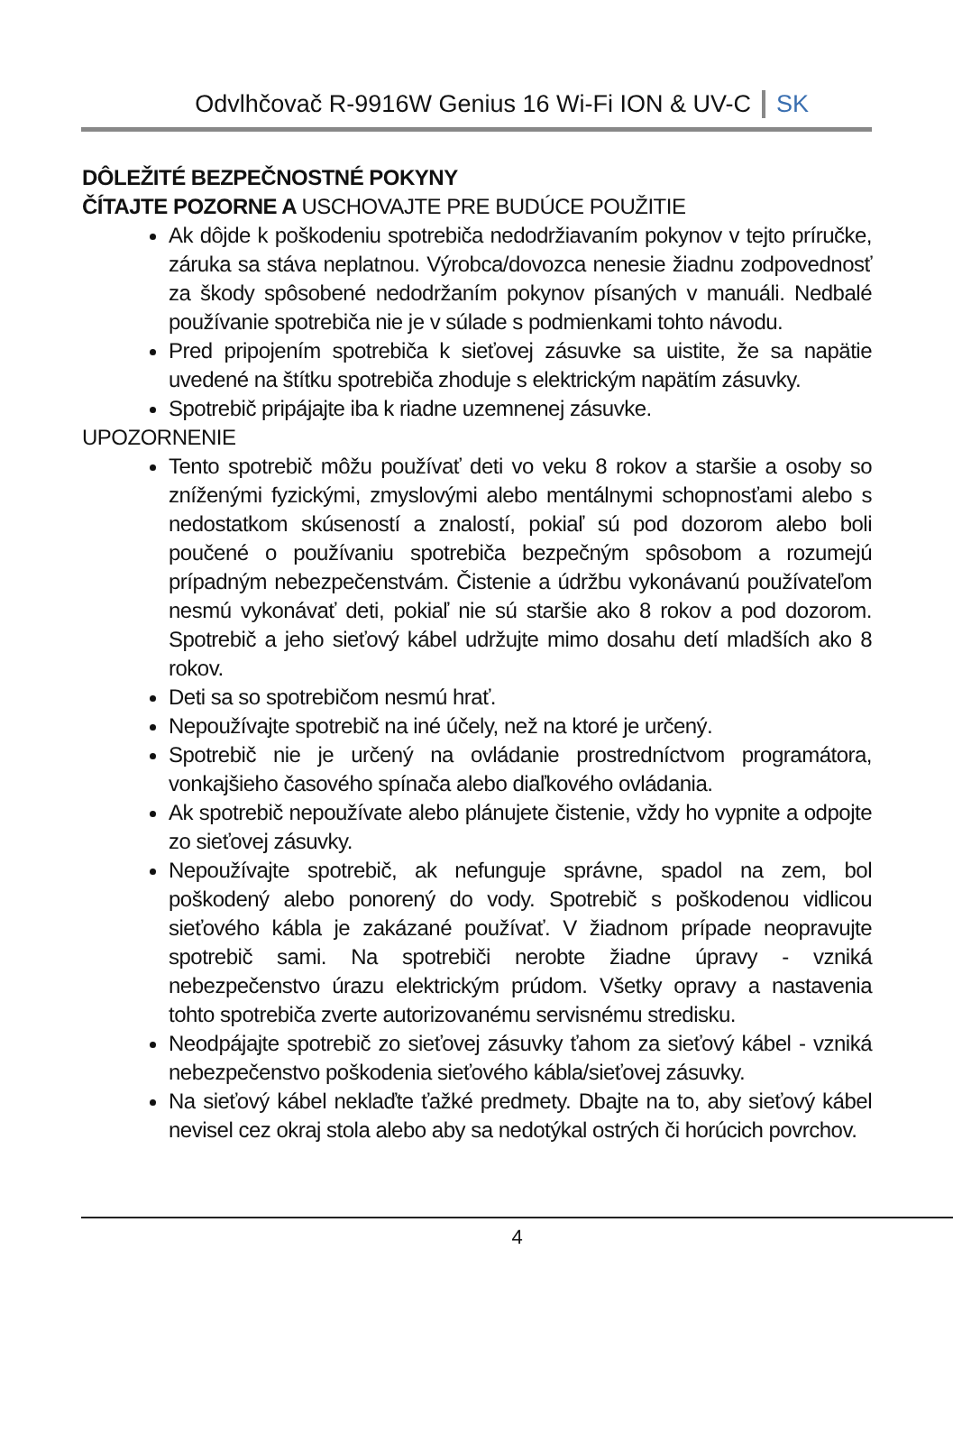Odvlhčovač R-9916W Genius 16 Wi-Fi ION & UV-C SK
DÔLEŽITÉ BEZPEČNOSTNÉ POKYNY
ČÍTAJTE POZORNE A USCHOVAJTE PRE BUDÚCE POUŽITIE
Ak dôjde k poškodeniu spotrebiča nedodržiavaním pokynov v tejto príručke, záruka sa stáva neplatnou. Výrobca/dovozca nenesie žiadnu zodpovednosť za škody spôsobené nedodržaním pokynov písaných v manuáli. Nedbalé používanie spotrebiča nie je v súlade s podmienkami tohto návodu.
Pred pripojením spotrebiča k sieťovej zásuvke sa uistite, že sa napätie uvedené na štítku spotrebiča zhoduje s elektrickým napätím zásuvky.
Spotrebič pripájajte iba k riadne uzemnenej zásuvke.
UPOZORNENIE
Tento spotrebič môžu používať deti vo veku 8 rokov a staršie a osoby so zníženými fyzickými, zmyslovými alebo mentálnymi schopnosťami alebo s nedostatkom skúseností a znalostí, pokiaľ sú pod dozorom alebo boli poučené o používaniu spotrebiča bezpečným spôsobom a rozumejú prípadným nebezpečenstvám. Čistenie a údržbu vykonávanú používateľom nesmú vykonávať deti, pokiaľ nie sú staršie ako 8 rokov a pod dozorom. Spotrebič a jeho sieťový kábel udržujte mimo dosahu detí mladších ako 8 rokov.
Deti sa so spotrebičom nesmú hrať.
Nepoužívajte spotrebič na iné účely, než na ktoré je určený.
Spotrebič nie je určený na ovládanie prostredníctvom programátora, vonkajšieho časového spínača alebo diaľkového ovládania.
Ak spotrebič nepoužívate alebo plánujete čistenie, vždy ho vypnite a odpojte zo sieťovej zásuvky.
Nepoužívajte spotrebič, ak nefunguje správne, spadol na zem, bol poškodený alebo ponorený do vody. Spotrebič s poškodenou vidlicou sieťového kábla je zakázané používať. V žiadnom prípade neopravujte spotrebič sami. Na spotrebiči nerobte žiadne úpravy - vzniká nebezpečenstvo úrazu elektrickým prúdom. Všetky opravy a nastavenia tohto spotrebiča zverte autorizovanému servisnému stredisku.
Neodpájajte spotrebič zo sieťovej zásuvky ťahom za sieťový kábel - vzniká nebezpečenstvo poškodenia sieťového kábla/sieťovej zásuvky.
Na sieťový kábel neklaďte ťažké predmety. Dbajte na to, aby sieťový kábel nevisel cez okraj stola alebo aby sa nedotýkal ostrých či horúcich povrchov.
4